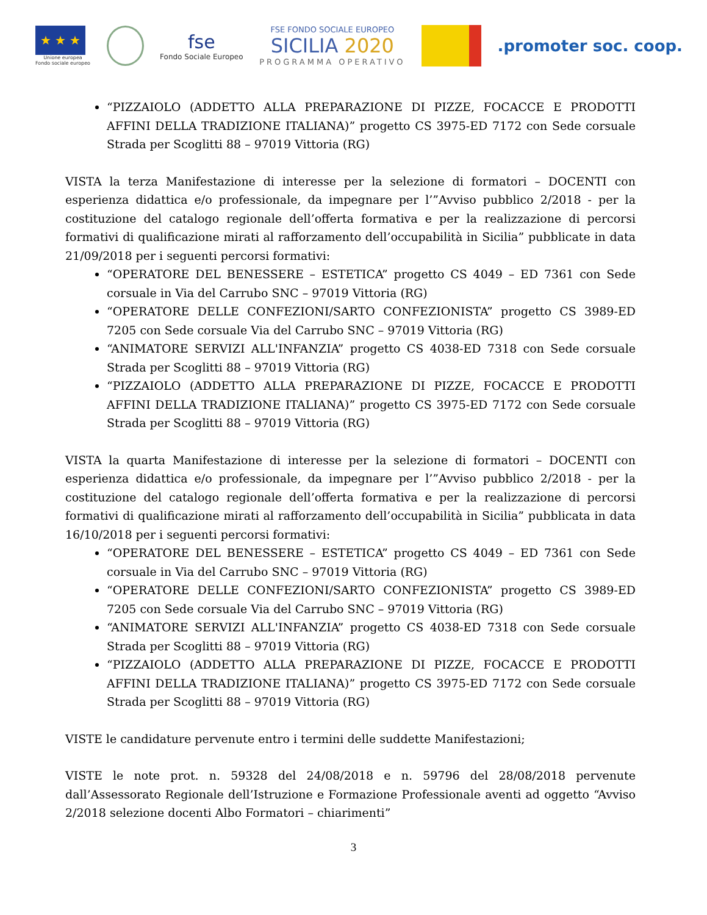★ ★ ★
Unione europea
Fondo sociale europeo
fse
Fondo Sociale Europeo
FSE FONDO SOCIALE EUROPEO
SICILIA 2020
PROGRAMMA OPERATIVO
.promoter soc. coop.
“PIZZAIOLO (ADDETTO ALLA PREPARAZIONE DI PIZZE, FOCACCE E PRODOTTI AFFINI DELLA TRADIZIONE ITALIANA)” progetto CS 3975-ED 7172 con Sede corsuale Strada per Scoglitti 88 – 97019 Vittoria (RG)
VISTA la terza Manifestazione di interesse per la selezione di formatori – DOCENTI con esperienza didattica e/o professionale, da impegnare per l’”Avviso pubblico 2/2018 - per la costituzione del catalogo regionale dell’offerta formativa e per la realizzazione di percorsi formativi di qualificazione mirati al rafforzamento dell’occupabilità in Sicilia” pubblicate in data 21/09/2018 per i seguenti percorsi formativi:
“OPERATORE DEL BENESSERE – ESTETICA” progetto CS 4049 – ED 7361 con Sede corsuale in Via del Carrubo SNC – 97019 Vittoria (RG)
“OPERATORE DELLE CONFEZIONI/SARTO CONFEZIONISTA” progetto CS 3989-ED 7205 con Sede corsuale Via del Carrubo SNC – 97019 Vittoria (RG)
“ANIMATORE SERVIZI ALL'INFANZIA” progetto CS 4038-ED 7318 con Sede corsuale Strada per Scoglitti 88 – 97019 Vittoria (RG)
“PIZZAIOLO (ADDETTO ALLA PREPARAZIONE DI PIZZE, FOCACCE E PRODOTTI AFFINI DELLA TRADIZIONE ITALIANA)” progetto CS 3975-ED 7172 con Sede corsuale Strada per Scoglitti 88 – 97019 Vittoria (RG)
VISTA la quarta Manifestazione di interesse per la selezione di formatori – DOCENTI con esperienza didattica e/o professionale, da impegnare per l’”Avviso pubblico 2/2018 - per la costituzione del catalogo regionale dell’offerta formativa e per la realizzazione di percorsi formativi di qualificazione mirati al rafforzamento dell’occupabilità in Sicilia” pubblicata in data 16/10/2018 per i seguenti percorsi formativi:
“OPERATORE DEL BENESSERE – ESTETICA” progetto CS 4049 – ED 7361 con Sede corsuale in Via del Carrubo SNC – 97019 Vittoria (RG)
“OPERATORE DELLE CONFEZIONI/SARTO CONFEZIONISTA” progetto CS 3989-ED 7205 con Sede corsuale Via del Carrubo SNC – 97019 Vittoria (RG)
“ANIMATORE SERVIZI ALL'INFANZIA” progetto CS 4038-ED 7318 con Sede corsuale Strada per Scoglitti 88 – 97019 Vittoria (RG)
“PIZZAIOLO (ADDETTO ALLA PREPARAZIONE DI PIZZE, FOCACCE E PRODOTTI AFFINI DELLA TRADIZIONE ITALIANA)” progetto CS 3975-ED 7172 con Sede corsuale Strada per Scoglitti 88 – 97019 Vittoria (RG)
VISTE le candidature pervenute entro i termini delle suddette Manifestazioni;
VISTE le note prot. n. 59328 del 24/08/2018 e n. 59796 del 28/08/2018 pervenute dall’Assessorato Regionale dell’Istruzione e Formazione Professionale aventi ad oggetto “Avviso 2/2018 selezione docenti Albo Formatori – chiarimenti”
3